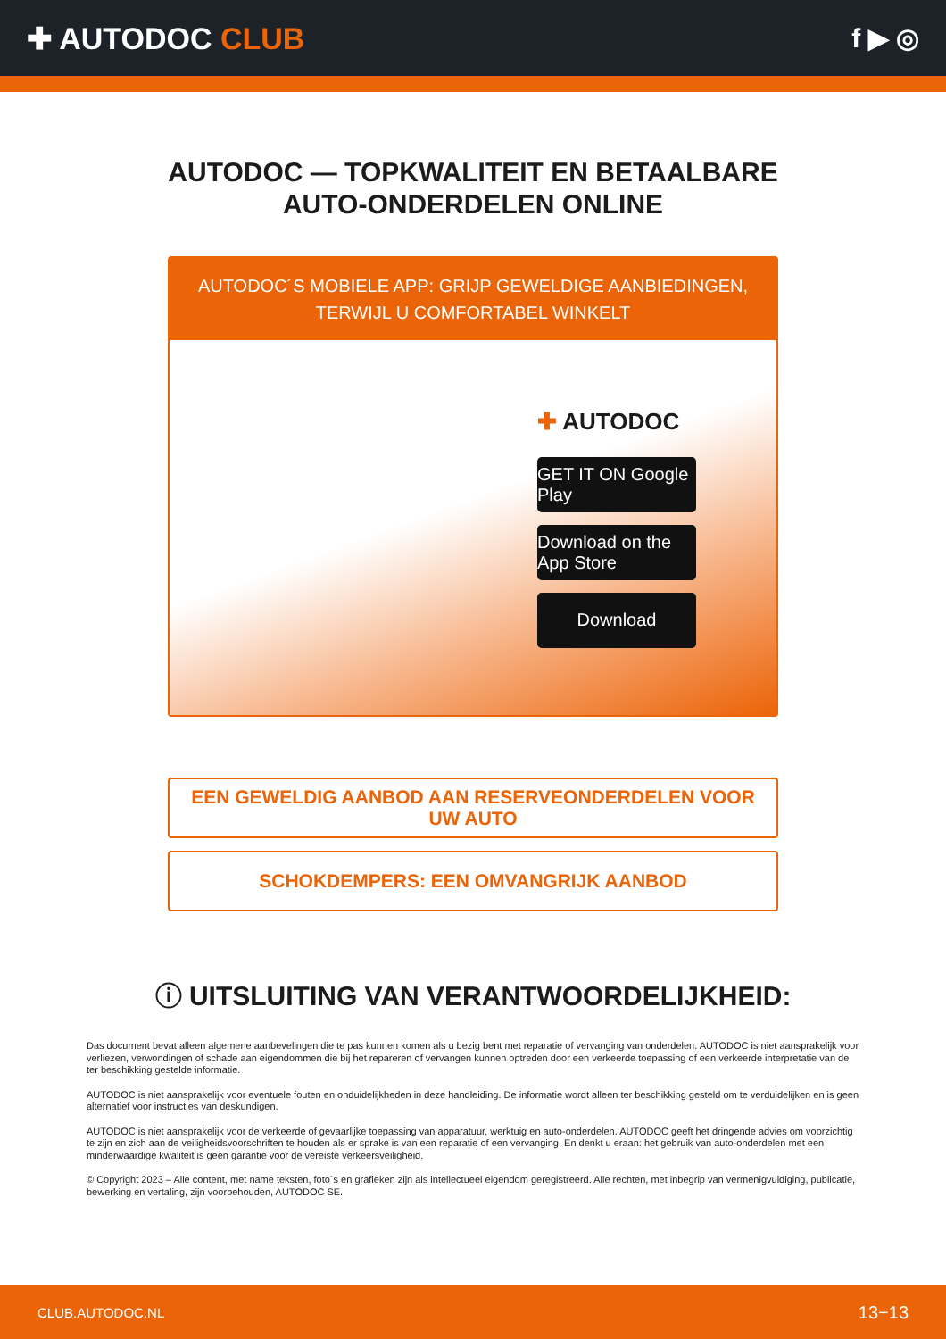✚ AUTODOC CLUB f ▶ ◎
AUTODOC — TOPKWALITEIT EN BETAALBARE AUTO-ONDERDELEN ONLINE
AUTODOC´S MOBIELE APP: GRIJP GEWELDIGE AANBIEDINGEN, TERWIJL U COMFORTABEL WINKELT
✚ AUTODOC
GET IT ON Google Play
Download on the App Store
Download
EEN GEWELDIG AANBOD AAN RESERVEONDERDELEN VOOR UW AUTO
SCHOKDEMPERS: EEN OMVANGRIJK AANBOD
ⓘ UITSLUITING VAN VERANTWOORDELIJKHEID:
Das document bevat alleen algemene aanbevelingen die te pas kunnen komen als u bezig bent met reparatie of vervanging van onderdelen. AUTODOC is niet aansprakelijk voor verliezen, verwondingen of schade aan eigendommen die bij het repareren of vervangen kunnen optreden door een verkeerde toepassing of een verkeerde interpretatie van de ter beschikking gestelde informatie.
AUTODOC is niet aansprakelijk voor eventuele fouten en onduidelijkheden in deze handleiding. De informatie wordt alleen ter beschikking gesteld om te verduidelijken en is geen alternatief voor instructies van deskundigen.
AUTODOC is niet aansprakelijk voor de verkeerde of gevaarlijke toepassing van apparatuur, werktuig en auto-onderdelen. AUTODOC geeft het dringende advies om voorzichtig te zijn en zich aan de veiligheidsvoorschriften te houden als er sprake is van een reparatie of een vervanging. En denkt u eraan: het gebruik van auto-onderdelen met een minderwaardige kwaliteit is geen garantie voor de vereiste verkeersveiligheid.
© Copyright 2023 – Alle content, met name teksten, foto`s en grafieken zijn als intellectueel eigendom geregistreerd. Alle rechten, met inbegrip van vermenigvuldiging, publicatie, bewerking en vertaling, zijn voorbehouden, AUTODOC SE.
CLUB.AUTODOC.NL 13−13